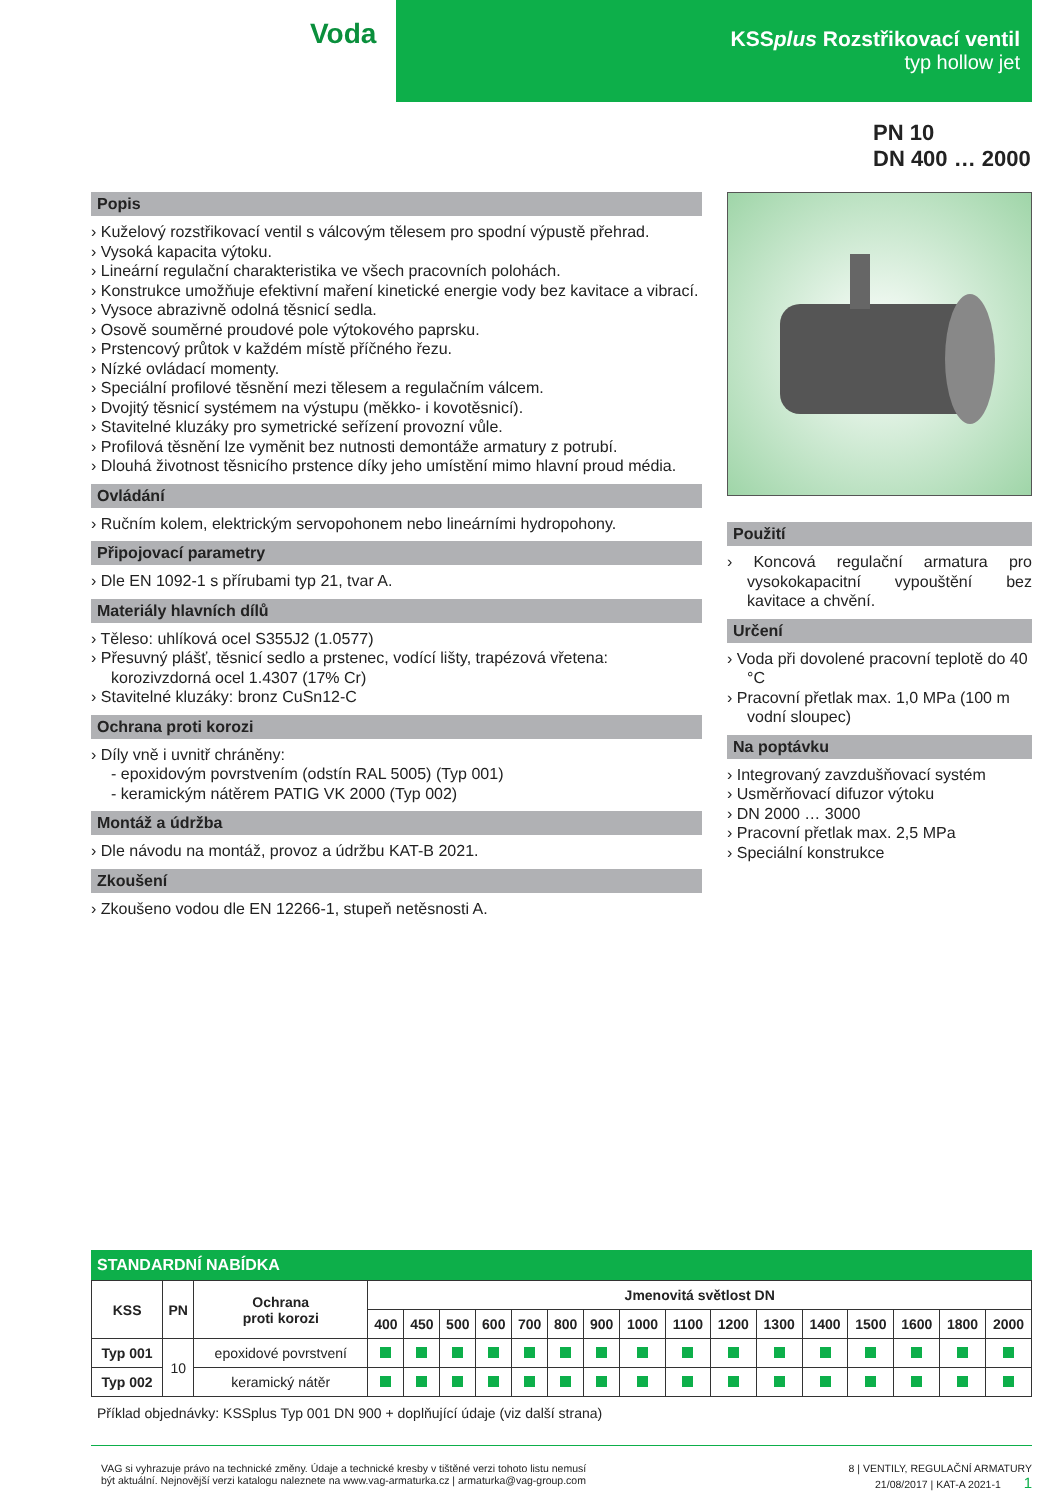Voda
KSSplus Rozstřikovací ventil
typ hollow jet
PN 10
DN 400 … 2000
Popis
› Kuželový rozstřikovací ventil s válcovým tělesem pro spodní výpustě přehrad.
› Vysoká kapacita výtoku.
› Lineární regulační charakteristika ve všech pracovních polohách.
› Konstrukce umožňuje efektivní maření kinetické energie vody bez kavitace a vibrací.
› Vysoce abrazivně odolná těsnicí sedla.
› Osově souměrné proudové pole výtokového paprsku.
› Prstencový průtok v každém místě příčného řezu.
› Nízké ovládací momenty.
› Speciální profilové těsnění mezi tělesem a regulačním válcem.
› Dvojitý těsnicí systémem na výstupu (měkko- i kovotěsnicí).
› Stavitelné kluzáky pro symetrické seřízení provozní vůle.
› Profilová těsnění lze vyměnit bez nutnosti demontáže armatury z potrubí.
› Dlouhá životnost těsnicího prstence díky jeho umístění mimo hlavní proud média.
Ovládání
› Ručním kolem, elektrickým servopohonem nebo lineárními hydropohony.
Připojovací parametry
› Dle EN 1092-1 s přírubami typ 21, tvar A.
Materiály hlavních dílů
› Těleso: uhlíková ocel S355J2 (1.0577)
› Přesuvný plášť, těsnicí sedlo a prstenec, vodící lišty, trapézová vřetena: korozivzdorná ocel 1.4307 (17% Cr)
› Stavitelné kluzáky: bronz CuSn12-C
Ochrana proti korozi
› Díly vně i uvnitř chráněny:
- epoxidovým povrstvením (odstín RAL 5005) (Typ 001)
- keramickým nátěrem PATIG VK 2000 (Typ 002)
Montáž a údržba
› Dle návodu na montáž, provoz a údržbu KAT-B 2021.
Zkoušení
› Zkoušeno vodou dle EN 12266-1, stupeň netěsnosti A.
Použití
› Koncová regulační armatura pro vysokokapacitní vypouštění bez kavitace a chvění.
Určení
› Voda při dovolené pracovní teplotě do 40 °C
› Pracovní přetlak max. 1,0 MPa (100 m vodní sloupec)
Na poptávku
› Integrovaný zavzdušňovací systém
› Usměrňovací difuzor výtoku
› DN 2000 … 3000
› Pracovní přetlak max. 2,5 MPa
› Speciální konstrukce
STANDARDNÍ NABÍDKA
| KSS | PN | Ochrana proti korozi | Jmenovitá světlost DN | | | | | | | | | | | | | | | |
| --- | --- | --- | --- | --- | --- | --- | --- | --- | --- | --- | --- | --- | --- | --- | --- | --- | --- | --- |
| | | | 400 | 450 | 500 | 600 | 700 | 800 | 900 | 1000 | 1100 | 1200 | 1300 | 1400 | 1500 | 1600 | 1800 | 2000 |
| Typ 001 | 10 | epoxidové povrstvení | | | | | | | | | | | | | | | | |
| Typ 002 | | keramický nátěr | | | | | | | | | | | | | | | | |
Příklad objednávky: KSSplus Typ 001 DN 900 + doplňující údaje (viz další strana)
VAG si vyhrazuje právo na technické změny. Údaje a technické kresby v tištěné verzi tohoto listu nemusí
být aktuální. Nejnovější verzi katalogu naleznete na www.vag-armaturka.cz | armaturka@vag-group.com
8 | VENTILY, REGULAČNÍ ARMATURY
21/08/2017 | KAT-A 2021-1 1